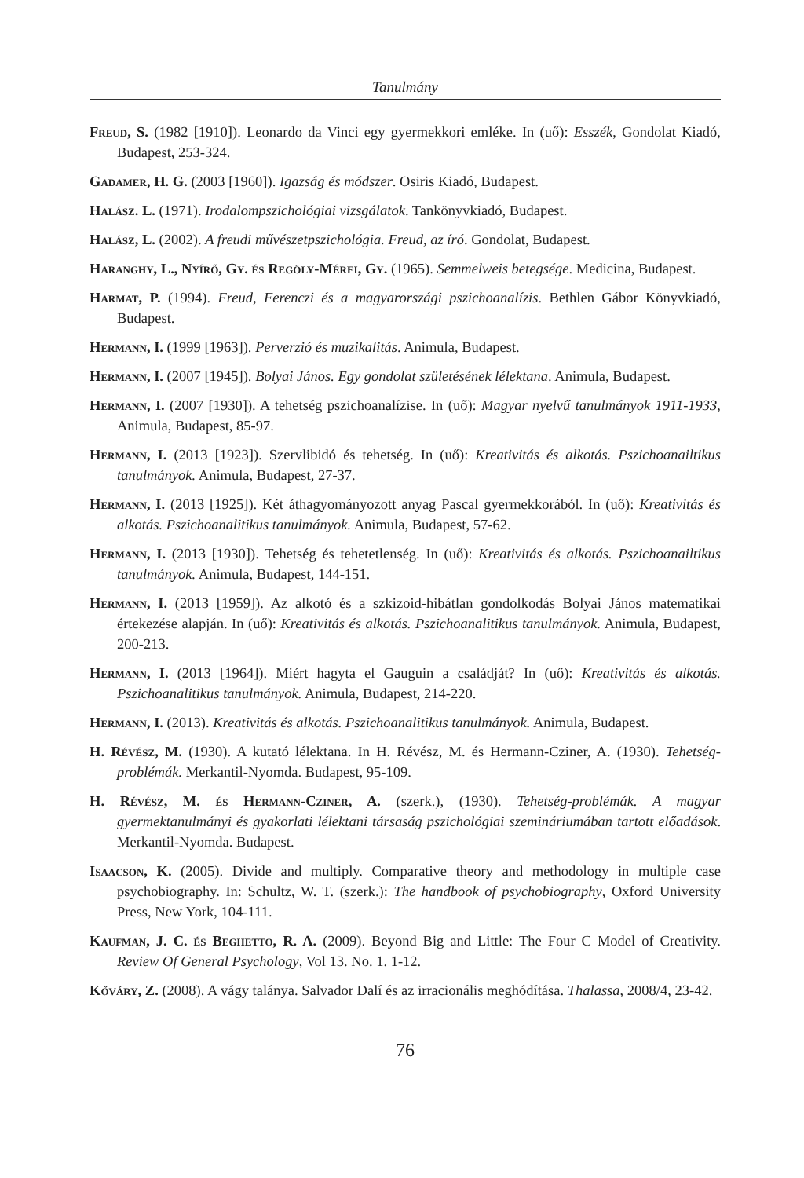Tanulmány
Freud, S. (1982 [1910]). Leonardo da Vinci egy gyermekkori emléke. In (uő): Esszék, Gondolat Kiadó, Budapest, 253-324.
Gadamer, H. G. (2003 [1960]). Igazság és módszer. Osiris Kiadó, Budapest.
Halász. L. (1971). Irodalompszichológiai vizsgálatok. Tankönyvkiadó, Budapest.
Halász, L. (2002). A freudi művészetpszichológia. Freud, az író. Gondolat, Budapest.
Haranghy, L., Nyírő, Gy. és Regöly-Mérei, Gy. (1965). Semmelweis betegsége. Medicina, Budapest.
Harmat, P. (1994). Freud, Ferenczi és a magyarországi pszichoanalízis. Bethlen Gábor Könyvkiadó, Budapest.
Hermann, I. (1999 [1963]). Perverzió és muzikalitás. Animula, Budapest.
Hermann, I. (2007 [1945]). Bolyai János. Egy gondolat születésének lélektana. Animula, Budapest.
Hermann, I. (2007 [1930]). A tehetség pszichoanalízise. In (uő): Magyar nyelvű tanulmányok 1911-1933, Animula, Budapest, 85-97.
Hermann, I. (2013 [1923]). Szervlibidó és tehetség. In (uő): Kreativitás és alkotás. Pszichoanailtikus tanulmányok. Animula, Budapest, 27-37.
Hermann, I. (2013 [1925]). Két áthagyományozott anyag Pascal gyermekkorából. In (uő): Kreativitás és alkotás. Pszichoanalitikus tanulmányok. Animula, Budapest, 57-62.
Hermann, I. (2013 [1930]). Tehetség és tehetetlenség. In (uő): Kreativitás és alkotás. Pszichoanailtikus tanulmányok. Animula, Budapest, 144-151.
Hermann, I. (2013 [1959]). Az alkotó és a szkizoid-hibátlan gondolkodás Bolyai János matematikai értekezése alapján. In (uő): Kreativitás és alkotás. Pszichoanalitikus tanulmányok. Animula, Budapest, 200-213.
Hermann, I. (2013 [1964]). Miért hagyta el Gauguin a családját? In (uő): Kreativitás és alkotás. Pszichoanalitikus tanulmányok. Animula, Budapest, 214-220.
Hermann, I. (2013). Kreativitás és alkotás. Pszichoanalitikus tanulmányok. Animula, Budapest.
H. Révész, M. (1930). A kutató lélektana. In H. Révész, M. és Hermann-Cziner, A. (1930). Tehetség-problémák. Merkantil-Nyomda. Budapest, 95-109.
H. Révész, M. és Hermann-Cziner, A. (szerk.), (1930). Tehetség-problémák. A magyar gyermektanulmányi és gyakorlati lélektani társaság pszichológiai szemináriumában tartott előadások. Merkantil-Nyomda. Budapest.
Isaacson, K. (2005). Divide and multiply. Comparative theory and methodology in multiple case psychobiography. In: Schultz, W. T. (szerk.): The handbook of psychobiography, Oxford University Press, New York, 104-111.
Kaufman, J. C. és Beghetto, R. A. (2009). Beyond Big and Little: The Four C Model of Creativity. Review Of General Psychology, Vol 13. No. 1. 1-12.
Kőváry, Z. (2008). A vágy talánya. Salvador Dalí és az irracionális meghódítása. Thalassa, 2008/4, 23-42.
76